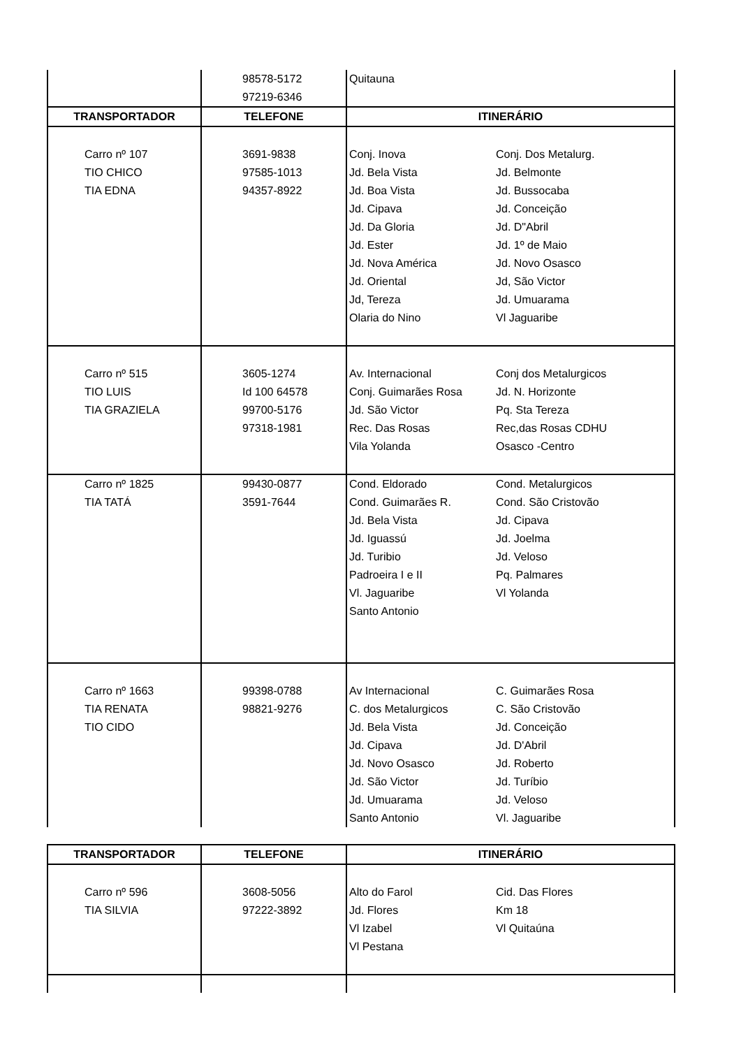| | 98578-5172 97219-6346 | Quitauna |
| TRANSPORTADOR | TELEFONE | ITINERÁRIO |
| Carro nº 107 TIO CHICO TIA EDNA | 3691-9838 97585-1013 94357-8922 | Conj. Inova Conj. Dos Metalurg. Jd. Bela Vista Jd. Belmonte Jd. Boa Vista Jd. Bussocaba Jd. Cipava Jd. Conceição Jd. Da Gloria Jd. D"Abril Jd. Ester Jd. 1º de Maio Jd. Nova América Jd. Novo Osasco Jd. Oriental Jd, São Victor Jd, Tereza Jd. Umuarama Olaria do Nino Vl Jaguaribe |
| Carro nº 515 TIO LUIS TIA GRAZIELA | 3605-1274 Id 100 64578 99700-5176 97318-1981 | Av. Internacional Conj dos Metalurgicos Conj. Guimarães Rosa Jd. N. Horizonte Jd. São Victor Pq. Sta Tereza Rec. Das Rosas Rec,das Rosas CDHU Vila Yolanda Osasco -Centro |
| Carro nº 1825 TIA TATÁ | 99430-0877 3591-7644 | Cond. Eldorado Cond. Metalurgicos Cond. Guimarães R. Cond. São Cristovão Jd. Bela Vista Jd. Cipava Jd. Iguassú Jd. Joelma Jd. Turibio Jd. Veloso Padroeira I e II Pq. Palmares Vl. Jaguaribe Vl Yolanda Santo Antonio |
| Carro nº 1663 TIA RENATA TIO CIDO | 99398-0788 98821-9276 | Av Internacional C. Guimarães Rosa C. dos Metalurgicos C. São Cristovão Jd. Bela Vista Jd. Conceição Jd. Cipava Jd. D'Abril Jd. Novo Osasco Jd. Roberto Jd. São Victor Jd. Turíbio Jd. Umuarama Jd. Veloso Santo Antonio Vl. Jaguaribe |
| TRANSPORTADOR | TELEFONE | ITINERÁRIO |
| --- | --- | --- |
| Carro nº 596 TIA SILVIA | 3608-5056 97222-3892 | Alto do Farol Cid. Das Flores Jd. Flores Km 18 Vl Izabel Vl Quitaúna Vl Pestana |